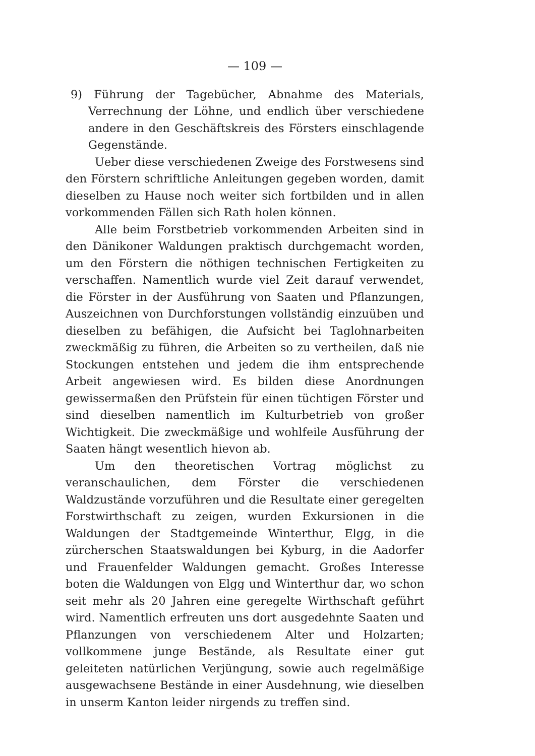— 109 —
9) Führung der Tagebücher, Abnahme des Materials, Verrechnung der Löhne, und endlich über verschiedene andere in den Geschäftskreis des Försters einschlagende Gegenstände.
Ueber diese verschiedenen Zweige des Forstwesens sind den Förstern schriftliche Anleitungen gegeben worden, damit dieselben zu Hause noch weiter sich fortbilden und in allen vorkommenden Fällen sich Rath holen können.
Alle beim Forstbetrieb vorkommenden Arbeiten sind in den Dänikoner Waldungen praktisch durchgemacht worden, um den Förstern die nöthigen technischen Fertigkeiten zu verschaffen. Namentlich wurde viel Zeit darauf verwendet, die Förster in der Ausführung von Saaten und Pflanzungen, Auszeichnen von Durchforstungen vollständig einzuüben und dieselben zu befähigen, die Aufsicht bei Taglohnarbeiten zweckmäßig zu führen, die Arbeiten so zu vertheilen, daß nie Stockungen entstehen und jedem die ihm entsprechende Arbeit angewiesen wird. Es bilden diese Anordnungen gewissermaßen den Prüfstein für einen tüchtigen Förster und sind dieselben namentlich im Kulturbetrieb von großer Wichtigkeit. Die zweckmäßige und wohlfeile Ausführung der Saaten hängt wesentlich hievon ab.
Um den theoretischen Vortrag möglichst zu veranschaulichen, dem Förster die verschiedenen Waldzustände vorzuführen und die Resultate einer geregelten Forstwirthschaft zu zeigen, wurden Exkursionen in die Waldungen der Stadtgemeinde Winterthur, Elgg, in die zürcherschen Staatswaldungen bei Kyburg, in die Aadorfer und Frauenfelder Waldungen gemacht. Großes Interesse boten die Waldungen von Elgg und Winterthur dar, wo schon seit mehr als 20 Jahren eine geregelte Wirthschaft geführt wird. Namentlich erfreuten uns dort ausgedehnte Saaten und Pflanzungen von verschiedenem Alter und Holzarten; vollkommene junge Bestände, als Resultate einer gut geleiteten natürlichen Verjüngung, sowie auch regelmäßige ausgewachsene Bestände in einer Ausdehnung, wie dieselben in unserm Kanton leider nirgends zu treffen sind.